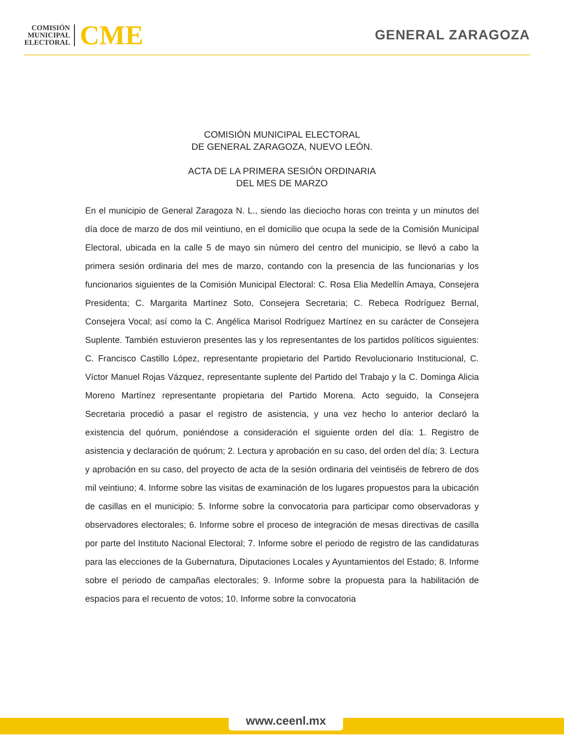COMISIÓN
MUNICIPAL
ELECTORAL
CME
GENERAL ZARAGOZA
COMISIÓN MUNICIPAL ELECTORAL
DE GENERAL ZARAGOZA, NUEVO LEÓN.
ACTA DE LA PRIMERA SESIÓN ORDINARIA
DEL MES DE MARZO
En el municipio de General Zaragoza N. L., siendo las dieciocho horas con treinta y un minutos del día doce de marzo de dos mil veintiuno, en el domicilio que ocupa la sede de la Comisión Municipal Electoral, ubicada en la calle 5 de mayo sin número del centro del municipio, se llevó a cabo la primera sesión ordinaria del mes de marzo, contando con la presencia de las funcionarias y los funcionarios siguientes de la Comisión Municipal Electoral: C. Rosa Elia Medellín Amaya, Consejera Presidenta; C. Margarita Martínez Soto, Consejera Secretaria; C. Rebeca Rodríguez Bernal, Consejera Vocal; así como la C. Angélica Marisol Rodríguez Martínez en su carácter de Consejera Suplente. También estuvieron presentes las y los representantes de los partidos políticos siguientes: C. Francisco Castillo López, representante propietario del Partido Revolucionario Institucional, C. Víctor Manuel Rojas Vázquez, representante suplente del Partido del Trabajo y la C. Dominga Alicia Moreno Martínez representante propietaria del Partido Morena. Acto seguido, la Consejera Secretaria procedió a pasar el registro de asistencia, y una vez hecho lo anterior declaró la existencia del quórum, poniéndose a consideración el siguiente orden del día: 1. Registro de asistencia y declaración de quórum; 2. Lectura y aprobación en su caso, del orden del día; 3. Lectura y aprobación en su caso, del proyecto de acta de la sesión ordinaria del veintiséis de febrero de dos mil veintiuno; 4. Informe sobre las visitas de examinación de los lugares propuestos para la ubicación de casillas en el municipio; 5. Informe sobre la convocatoria para participar como observadoras y observadores electorales; 6. Informe sobre el proceso de integración de mesas directivas de casilla por parte del Instituto Nacional Electoral; 7. Informe sobre el periodo de registro de las candidaturas para las elecciones de la Gubernatura, Diputaciones Locales y Ayuntamientos del Estado; 8. Informe sobre el periodo de campañas electorales; 9. Informe sobre la propuesta para la habilitación de espacios para el recuento de votos; 10. Informe sobre la convocatoria
www.ceenl.mx